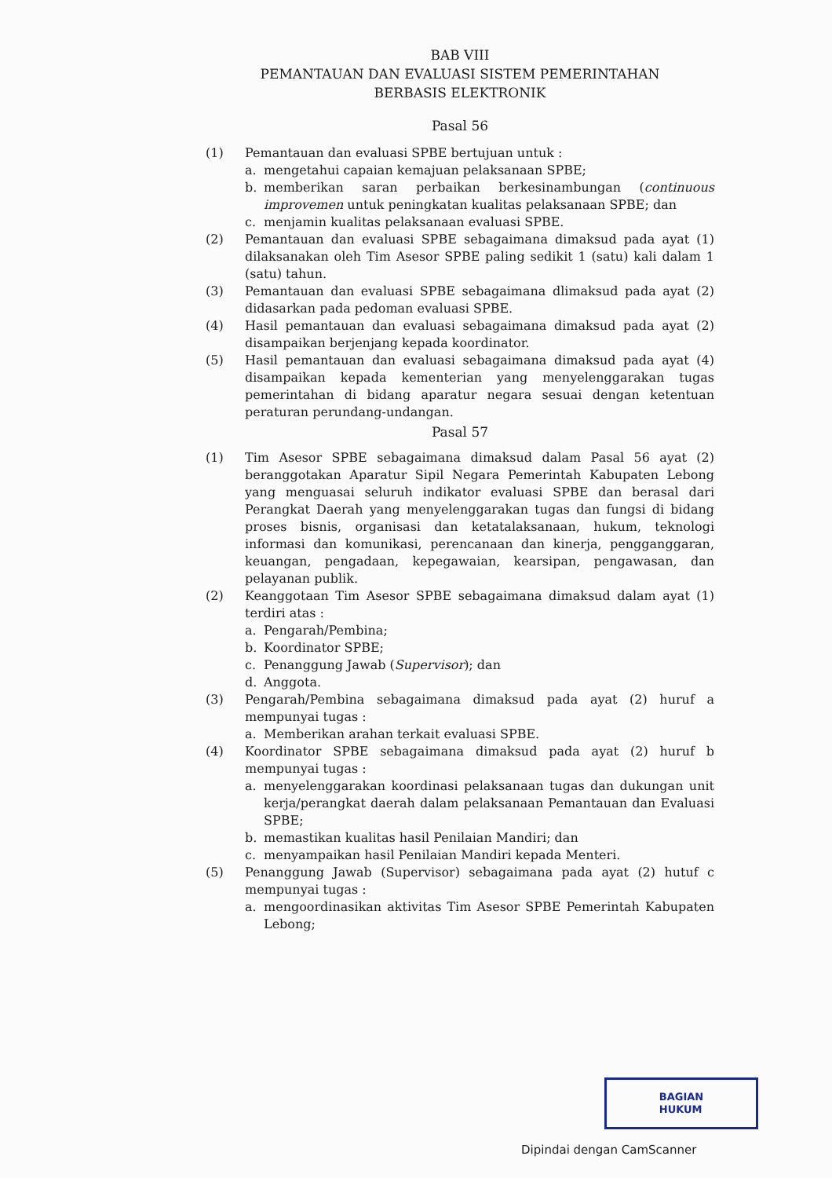BAB VIII
PEMANTAUAN DAN EVALUASI SISTEM PEMERINTAHAN
BERBASIS ELEKTRONIK
Pasal 56
(1) Pemantauan dan evaluasi SPBE bertujuan untuk :
a. mengetahui capaian kemajuan pelaksanaan SPBE;
b. memberikan saran perbaikan berkesinambungan (continuous improvemen untuk peningkatan kualitas pelaksanaan SPBE; dan
c. menjamin kualitas pelaksanaan evaluasi SPBE.
(2) Pemantauan dan evaluasi SPBE sebagaimana dimaksud pada ayat (1) dilaksanakan oleh Tim Asesor SPBE paling sedikit 1 (satu) kali dalam 1 (satu) tahun.
(3) Pemantauan dan evaluasi SPBE sebagaimana dlimaksud pada ayat (2) didasarkan pada pedoman evaluasi SPBE.
(4) Hasil pemantauan dan evaluasi sebagaimana dimaksud pada ayat (2) disampaikan berjenjang kepada koordinator.
(5) Hasil pemantauan dan evaluasi sebagaimana dimaksud pada ayat (4) disampaikan kepada kementerian yang menyelenggarakan tugas pemerintahan di bidang aparatur negara sesuai dengan ketentuan peraturan perundang-undangan.
Pasal 57
(1) Tim Asesor SPBE sebagaimana dimaksud dalam Pasal 56 ayat (2) beranggotakan Aparatur Sipil Negara Pemerintah Kabupaten Lebong yang menguasai seluruh indikator evaluasi SPBE dan berasal dari Perangkat Daerah yang menyelenggarakan tugas dan fungsi di bidang proses bisnis, organisasi dan ketatalaksanaan, hukum, teknologi informasi dan komunikasi, perencanaan dan kinerja, pengganggaran, keuangan, pengadaan, kepegawaian, kearsipan, pengawasan, dan pelayanan publik.
(2) Keanggotaan Tim Asesor SPBE sebagaimana dimaksud dalam ayat (1) terdiri atas :
a. Pengarah/Pembina;
b. Koordinator SPBE;
c. Penanggung Jawab (Supervisor); dan
d. Anggota.
(3) Pengarah/Pembina sebagaimana dimaksud pada ayat (2) huruf a mempunyai tugas :
a. Memberikan arahan terkait evaluasi SPBE.
(4) Koordinator SPBE sebagaimana dimaksud pada ayat (2) huruf b mempunyai tugas :
a. menyelenggarakan koordinasi pelaksanaan tugas dan dukungan unit kerja/perangkat daerah dalam pelaksanaan Pemantauan dan Evaluasi SPBE;
b. memastikan kualitas hasil Penilaian Mandiri; dan
c. menyampaikan hasil Penilaian Mandiri kepada Menteri.
(5) Penanggung Jawab (Supervisor) sebagaimana pada ayat (2) hutuf c mempunyai tugas :
a. mengoordinasikan aktivitas Tim Asesor SPBE Pemerintah Kabupaten Lebong;
BAGIAN
HUKUM
Dipindai dengan CamScanner